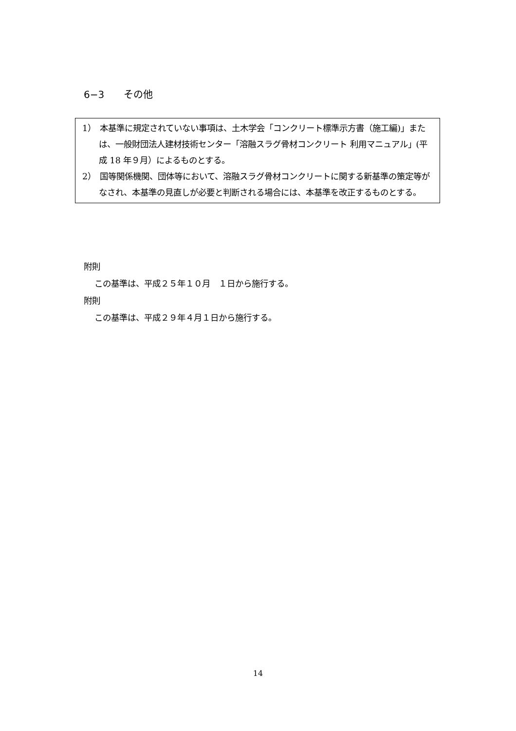6−3　　その他
1）　本基準に規定されていない事項は、土木学会「コンクリート標準示方書（施工編)」または、一般財団法人建材技術センター「溶融スラグ骨材コンクリート 利用マニュアル」(平成 18 年９月）によるものとする。
2）　国等関係機関、団体等において、溶融スラグ骨材コンクリートに関する新基準の策定等がなされ、本基準の見直しが必要と判断される場合には、本基準を改正するものとする。
附則
この基準は、平成２５年１０月　１日から施行する。
附則
この基準は、平成２９年４月１日から施行する。
14